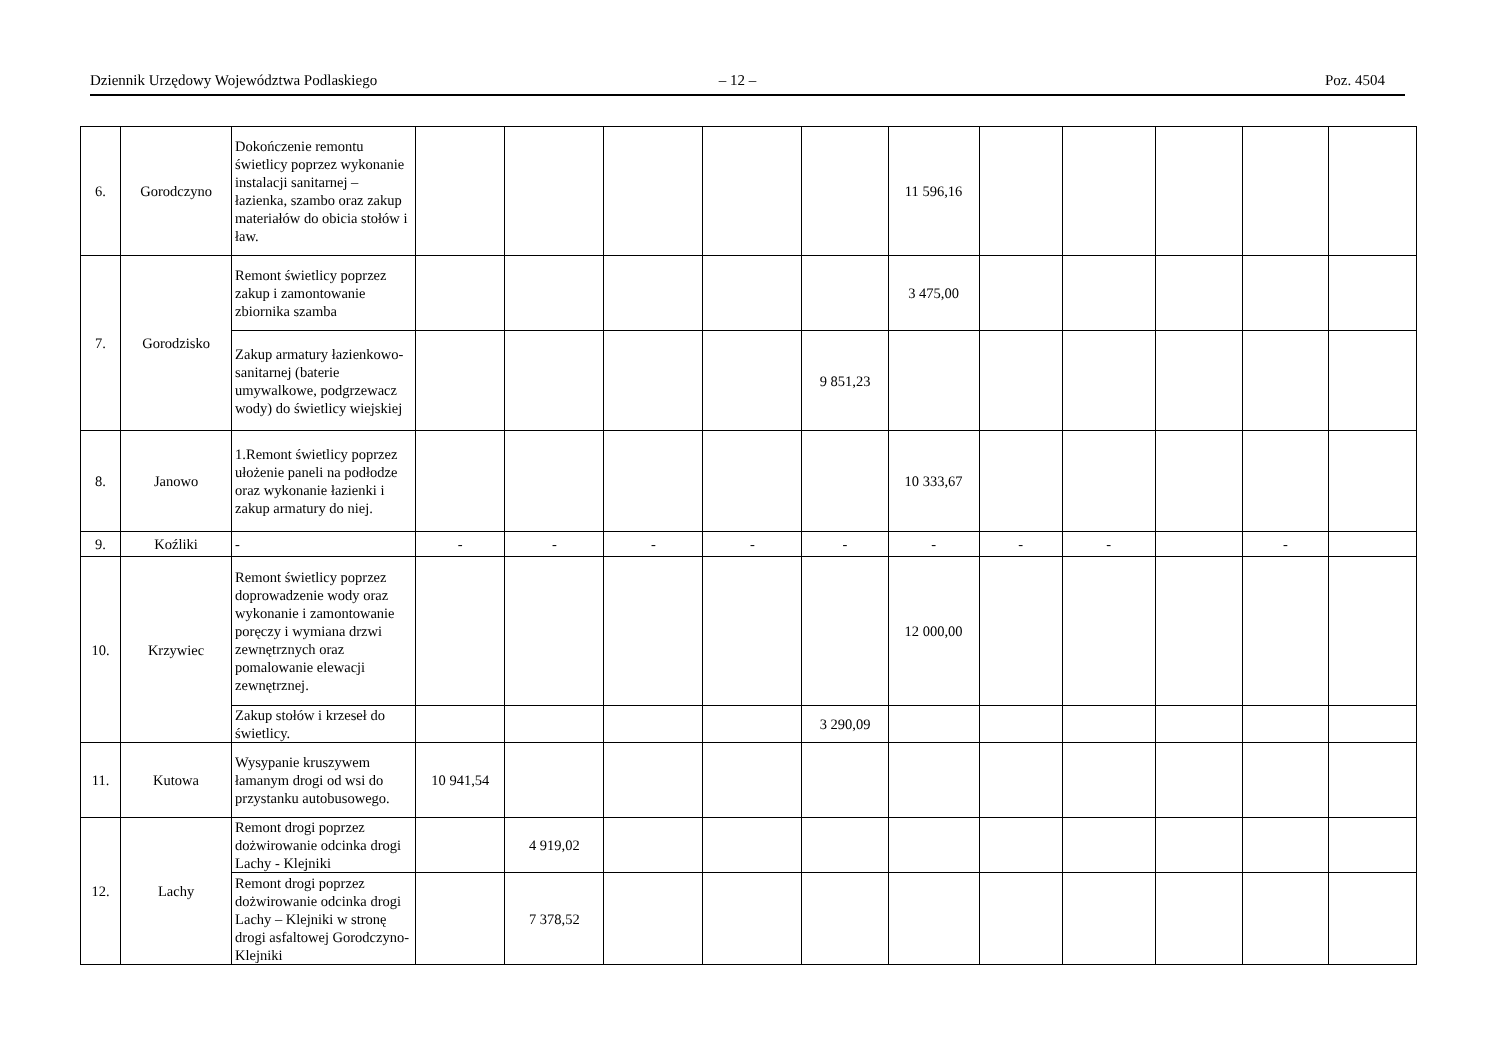Dziennik Urzędowy Województwa Podlaskiego – 12 – Poz. 4504
| 6. | Gorodczyno | Dokończenie remontu świetlicy poprzez wykonanie instalacji sanitarnej – łazienka, szambo oraz zakup materiałów do obicia stołów i ław. | | | | | | 11 596,16 | | | | | |
| 7. | Gorodzisko | Remont świetlicy poprzez zakup i zamontowanie zbiornika szamba | | | | | | 3 475,00 | | | | | |
| | | Zakup armatury łazienkowo-sanitarnej (baterie umywalkowe, podgrzewacz wody) do świetlicy wiejskiej | | | | | 9 851,23 | | | | | | |
| 8. | Janowo | 1.Remont świetlicy poprzez ułożenie paneli na podłodze oraz wykonanie łazienki i zakup armatury do niej. | | | | | | 10 333,67 | | | | | |
| 9. | Koźliki | - | - | - | - | - | - | - | - | - | | - | |
| 10. | Krzywiec | Remont świetlicy poprzez doprowadzenie wody oraz wykonanie i zamontowanie poręczy i wymiana drzwi zewnętrznych oraz pomalowanie elewacji zewnętrznej. | | | | | | 12 000,00 | | | | | |
| | | Zakup stołów i krzeseł do świetlicy. | | | | | 3 290,09 | | | | | | |
| 11. | Kutowa | Wysypanie kruszywem łamanym drogi od wsi do przystanku autobusowego. | 10 941,54 | | | | | | | | | | |
| 12. | Lachy | Remont drogi poprzez dożwirowanie odcinka drogi Lachy - Klejniki | | 4 919,02 | | | | | | | | | |
| | | Remont drogi poprzez dożwirowanie odcinka drogi Lachy – Klejniki w stronę drogi asfaltowej Gorodczyno-Klejniki | | 7 378,52 | | | | | | | | | |